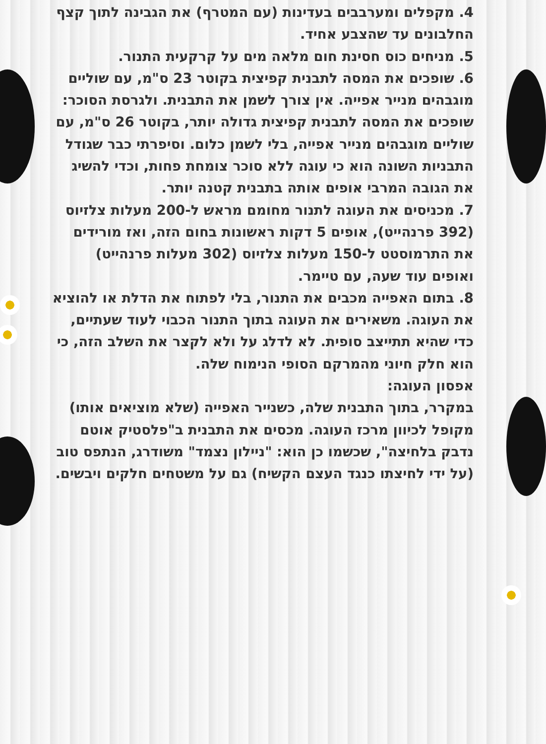4. מקפלים ומערבבים בעדינות (עם המטרף) את הגבינה לתוך קצף החלבונים עד שהצבע אחיד.
5. מניחים כוס חסינת חום מלאה מים על קרקעית התנור.
6. שופכים את המסה לתבנית קפיצית בקוטר 23 ס"מ, עם שוליים מוגבהים מנייר אפייה. אין צורך לשמן את התבנית. ולגרסת הסוכר: שופכים את המסה לתבנית קפיצית גדולה יותר, בקוטר 26 ס"מ, עם שוליים מוגבהים מנייר אפייה, בלי לשמן כלום. וסיפרתי כבר שגודל התבניות השונה הוא כי עוגה ללא סוכר צומחת פחות, וכדי להשיג את הגובה המרבי אופים אותה בתבנית קטנה יותר.
7. מכניסים את העוגה לתנור מחומם מראש ל-200 מעלות צלזיוס (392 פרנהייט), אופים 5 דקות ראשונות בחום הזה, ואז מורידים את התרמוסטט ל-150 מעלות צלזיוס (302 מעלות פרנהייט) ואופים עוד שעה, עם טיימר.
8. בתום האפייה מכבים את התנור, בלי לפתוח את הדלת או להוציא את העוגה. משאירים את העוגה בתוך התנור הכבוי לעוד שעתיים, כדי שהיא תתייצב סופית. לא לדלג על ולא לקצר את השלב הזה, כי הוא חלק חיוני מהמרקם הסופי הנימוח שלה.
אפסון העוגה:
במקרר, בתוך התבנית שלה, כשנייר האפייה (שלא מוציאים אותו) מקופל לכיוון מרכז העוגה. מכסים את התבנית ב"פלסטיק אוטם נדבק בלחיצה", שכשמו כן הוא: "ניילון נצמד" משודרג, הנתפס טוב (על ידי לחיצתו כנגד העצם הקשיח) גם על משטחים חלקים ויבשים.